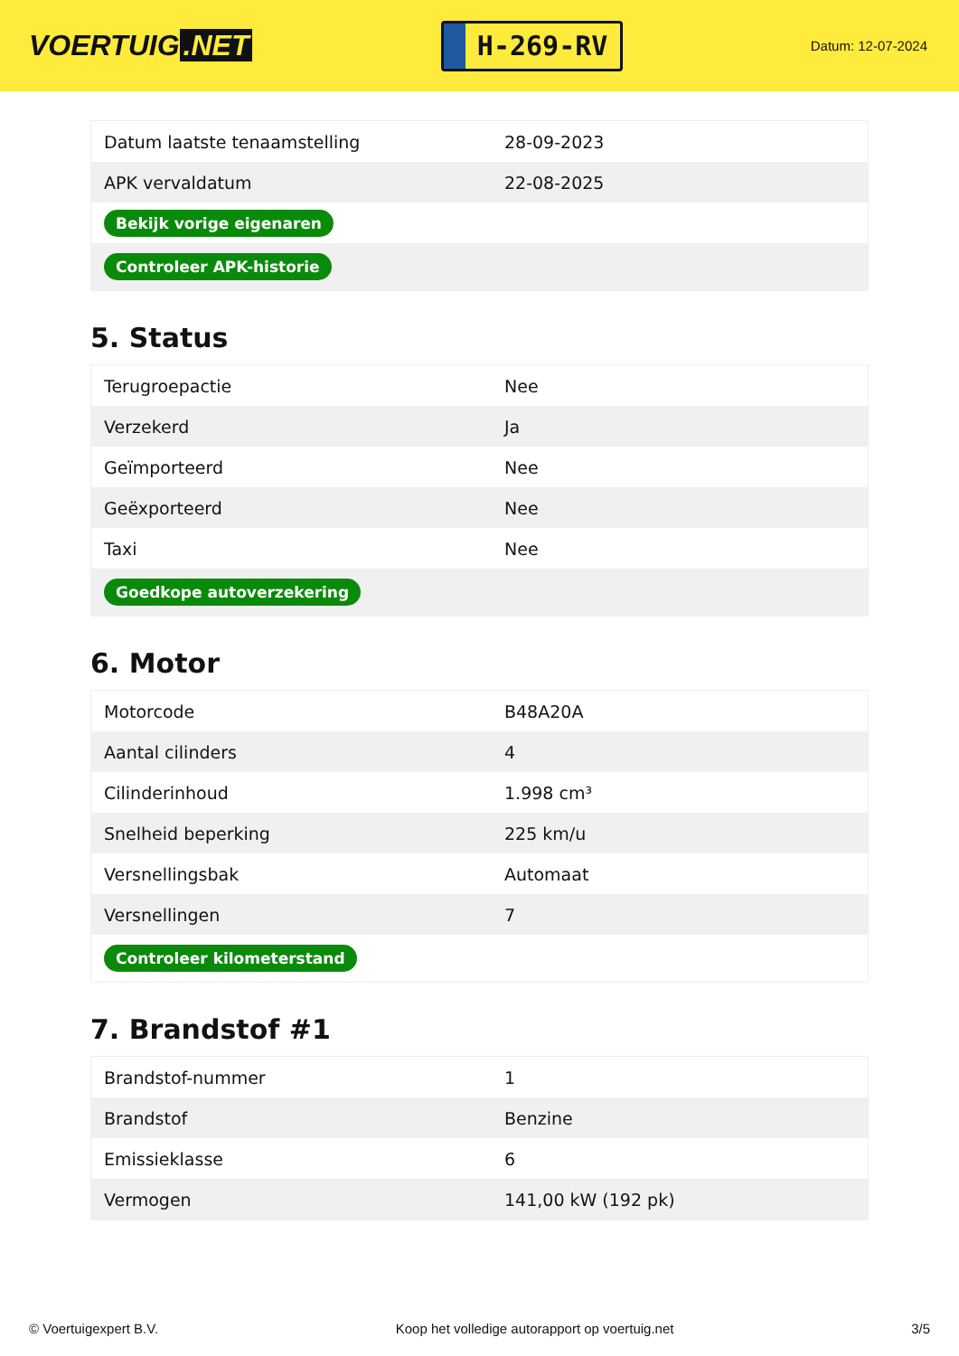VOERTUIG.NET
H-269-RV
Datum: 12-07-2024
| Datum laatste tenaamstelling | 28-09-2023 |
| APK vervaldatum | 22-08-2025 |
| Bekijk vorige eigenaren | |
| Controleer APK-historie | |
5. Status
| Terugroepactie | Nee |
| Verzekerd | Ja |
| Geïmporteerd | Nee |
| Geëxporteerd | Nee |
| Taxi | Nee |
| Goedkope autoverzekering | |
6. Motor
| Motorcode | B48A20A |
| Aantal cilinders | 4 |
| Cilinderinhoud | 1.998 cm³ |
| Snelheid beperking | 225 km/u |
| Versnellingsbak | Automaat |
| Versnellingen | 7 |
| Controleer kilometerstand | |
7. Brandstof #1
| Brandstof-nummer | 1 |
| Brandstof | Benzine |
| Emissieklasse | 6 |
| Vermogen | 141,00 kW (192 pk) |
© Voertuigexpert B.V. Koop het volledige autorapport op voertuig.net 3/5